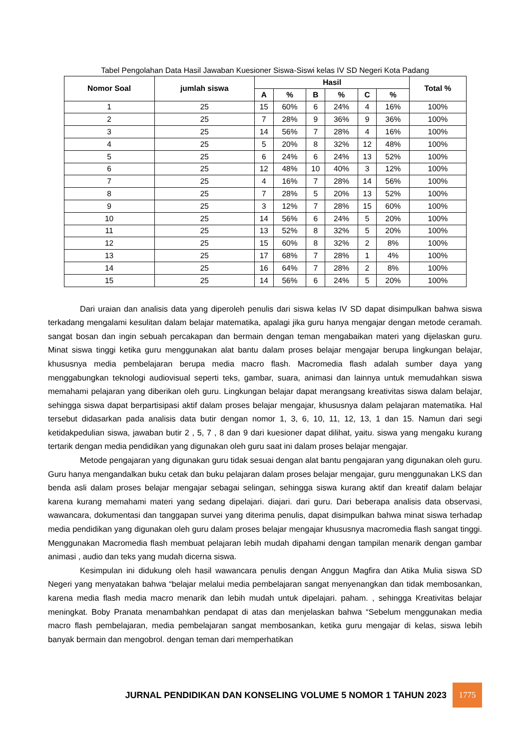Tabel Pengolahan Data Hasil Jawaban Kuesioner Siswa-Siswi kelas IV SD Negeri Kota Padang
| Nomor Soal | jumlah siswa | Hasil | | | | | | Total % |
| --- | --- | --- | --- | --- | --- | --- | --- | --- |
| | | A | % | B | % | C | % | |
| 1 | 25 | 15 | 60% | 6 | 24% | 4 | 16% | 100% |
| 2 | 25 | 7 | 28% | 9 | 36% | 9 | 36% | 100% |
| 3 | 25 | 14 | 56% | 7 | 28% | 4 | 16% | 100% |
| 4 | 25 | 5 | 20% | 8 | 32% | 12 | 48% | 100% |
| 5 | 25 | 6 | 24% | 6 | 24% | 13 | 52% | 100% |
| 6 | 25 | 12 | 48% | 10 | 40% | 3 | 12% | 100% |
| 7 | 25 | 4 | 16% | 7 | 28% | 14 | 56% | 100% |
| 8 | 25 | 7 | 28% | 5 | 20% | 13 | 52% | 100% |
| 9 | 25 | 3 | 12% | 7 | 28% | 15 | 60% | 100% |
| 10 | 25 | 14 | 56% | 6 | 24% | 5 | 20% | 100% |
| 11 | 25 | 13 | 52% | 8 | 32% | 5 | 20% | 100% |
| 12 | 25 | 15 | 60% | 8 | 32% | 2 | 8% | 100% |
| 13 | 25 | 17 | 68% | 7 | 28% | 1 | 4% | 100% |
| 14 | 25 | 16 | 64% | 7 | 28% | 2 | 8% | 100% |
| 15 | 25 | 14 | 56% | 6 | 24% | 5 | 20% | 100% |
Dari uraian dan analisis data yang diperoleh penulis dari siswa kelas IV SD dapat disimpulkan bahwa siswa terkadang mengalami kesulitan dalam belajar matematika, apalagi jika guru hanya mengajar dengan metode ceramah. sangat bosan dan ingin sebuah percakapan dan bermain dengan teman mengabaikan materi yang dijelaskan guru. Minat siswa tinggi ketika guru menggunakan alat bantu dalam proses belajar mengajar berupa lingkungan belajar, khususnya media pembelajaran berupa media macro flash. Macromedia flash adalah sumber daya yang menggabungkan teknologi audiovisual seperti teks, gambar, suara, animasi dan lainnya untuk memudahkan siswa memahami pelajaran yang diberikan oleh guru. Lingkungan belajar dapat merangsang kreativitas siswa dalam belajar, sehingga siswa dapat berpartisipasi aktif dalam proses belajar mengajar, khususnya dalam pelajaran matematika. Hal tersebut didasarkan pada analisis data butir dengan nomor 1, 3, 6, 10, 11, 12, 13, 1 dan 15. Namun dari segi ketidakpedulian siswa, jawaban butir 2 , 5, 7 , 8 dan 9 dari kuesioner dapat dilihat, yaitu. siswa yang mengaku kurang tertarik dengan media pendidikan yang digunakan oleh guru saat ini dalam proses belajar mengajar.
Metode pengajaran yang digunakan guru tidak sesuai dengan alat bantu pengajaran yang digunakan oleh guru. Guru hanya mengandalkan buku cetak dan buku pelajaran dalam proses belajar mengajar, guru menggunakan LKS dan benda asli dalam proses belajar mengajar sebagai selingan, sehingga siswa kurang aktif dan kreatif dalam belajar karena kurang memahami materi yang sedang dipelajari. diajari. dari guru. Dari beberapa analisis data observasi, wawancara, dokumentasi dan tanggapan survei yang diterima penulis, dapat disimpulkan bahwa minat siswa terhadap media pendidikan yang digunakan oleh guru dalam proses belajar mengajar khususnya macromedia flash sangat tinggi. Menggunakan Macromedia flash membuat pelajaran lebih mudah dipahami dengan tampilan menarik dengan gambar animasi , audio dan teks yang mudah dicerna siswa.
Kesimpulan ini didukung oleh hasil wawancara penulis dengan Anggun Magfira dan Atika Mulia siswa SD Negeri yang menyatakan bahwa “belajar melalui media pembelajaran sangat menyenangkan dan tidak membosankan, karena media flash media macro menarik dan lebih mudah untuk dipelajari. paham. , sehingga Kreativitas belajar meningkat. Boby Pranata menambahkan pendapat di atas dan menjelaskan bahwa “Sebelum menggunakan media macro flash pembelajaran, media pembelajaran sangat membosankan, ketika guru mengajar di kelas, siswa lebih banyak bermain dan mengobrol. dengan teman dari memperhatikan
JURNAL PENDIDIKAN DAN KONSELING VOLUME 5 NOMOR 1 TAHUN 2023
1775